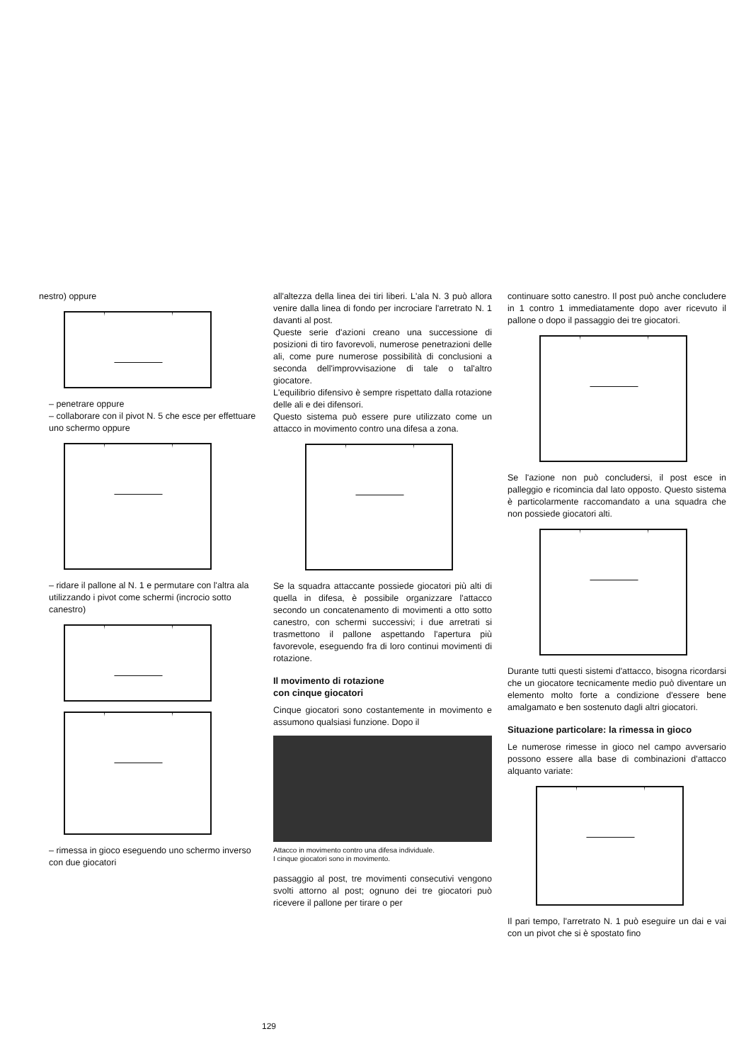nestro) oppure
– penetrare oppure
– collaborare con il pivot N. 5 che esce per effettuare uno schermo oppure
– ridare il pallone al N. 1 e permutare con l'altra ala utilizzando i pivot come schermi (incrocio sotto canestro)
– rimessa in gioco eseguendo uno schermo inverso con due giocatori
all'altezza della linea dei tiri liberi. L'ala N. 3 può allora venire dalla linea di fondo per incrociare l'arretrato N. 1 davanti al post.
Queste serie d'azioni creano una successione di posizioni di tiro favorevoli, numerose penetrazioni delle ali, come pure numerose possibilità di conclusioni a seconda dell'improvvisazione di tale o tal'altro giocatore.
L'equilibrio difensivo è sempre rispettato dalla rotazione delle ali e dei difensori.
Questo sistema può essere pure utilizzato come un attacco in movimento contro una difesa a zona.
Se la squadra attaccante possiede giocatori più alti di quella in difesa, è possibile organizzare l'attacco secondo un concatenamento di movimenti a otto sotto canestro, con schermi successivi; i due arretrati si trasmettono il pallone aspettando l'apertura più favorevole, eseguendo fra di loro continui movimenti di rotazione.
Il movimento di rotazione
con cinque giocatori
Cinque giocatori sono costantemente in movimento e assumono qualsiasi funzione. Dopo il
Attacco in movimento contro una difesa individuale.
I cinque giocatori sono in movimento.
passaggio al post, tre movimenti consecutivi vengono svolti attorno al post; ognuno dei tre giocatori può ricevere il pallone per tirare o per
continuare sotto canestro. Il post può anche concludere in 1 contro 1 immediatamente dopo aver ricevuto il pallone o dopo il passaggio dei tre giocatori.
Se l'azione non può concludersi, il post esce in palleggio e ricomincia dal lato opposto. Questo sistema è particolarmente raccomandato a una squadra che non possiede giocatori alti.
Durante tutti questi sistemi d'attacco, bisogna ricordarsi che un giocatore tecnicamente medio può diventare un elemento molto forte a condizione d'essere bene amalgamato e ben sostenuto dagli altri giocatori.
Situazione particolare: la rimessa in gioco
Le numerose rimesse in gioco nel campo avversario possono essere alla base di combinazioni d'attacco alquanto variate:
Il pari tempo, l'arretrato N. 1 può eseguire un dai e vai con un pivot che si è spostato fino
129